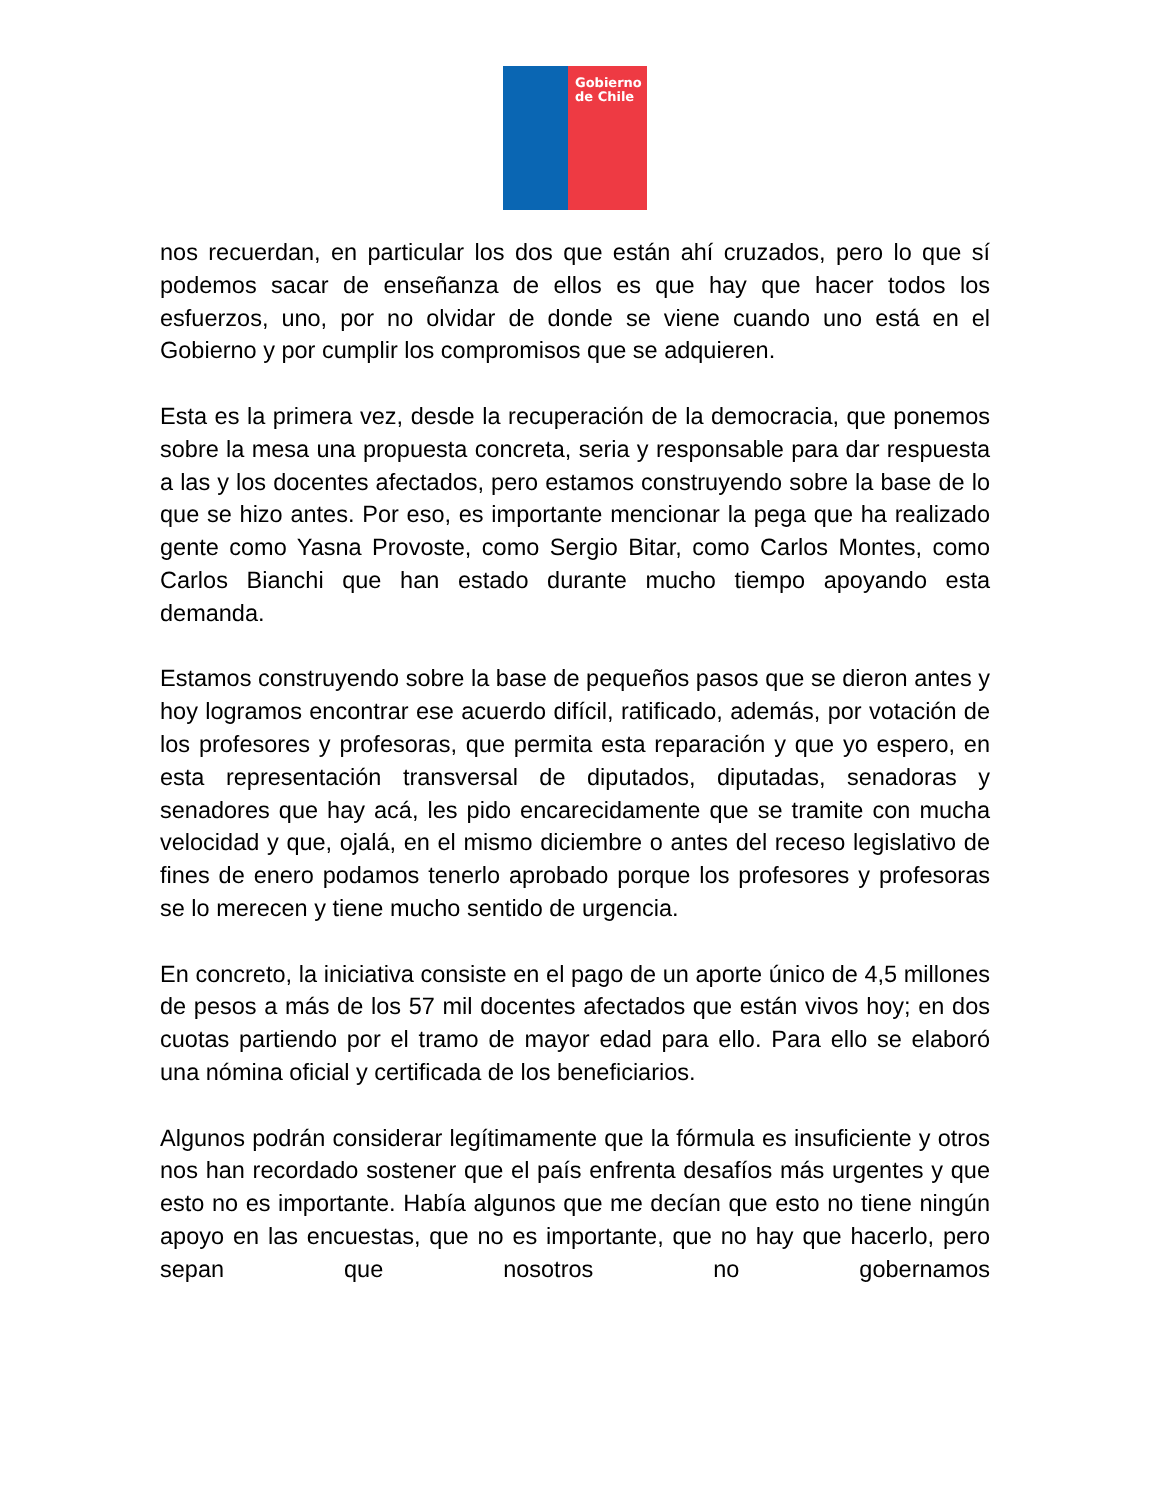Gobierno
de Chile
nos recuerdan, en particular los dos que están ahí cruzados, pero lo que sí podemos sacar de enseñanza de ellos es que hay que hacer todos los esfuerzos, uno, por no olvidar de donde se viene cuando uno está en el Gobierno y por cumplir los compromisos que se adquieren.
Esta es la primera vez, desde la recuperación de la democracia, que ponemos sobre la mesa una propuesta concreta, seria y responsable para dar respuesta a las y los docentes afectados, pero estamos construyendo sobre la base de lo que se hizo antes. Por eso, es importante mencionar la pega que ha realizado gente como Yasna Provoste, como Sergio Bitar, como Carlos Montes, como Carlos Bianchi que han estado durante mucho tiempo apoyando esta demanda.
Estamos construyendo sobre la base de pequeños pasos que se dieron antes y hoy logramos encontrar ese acuerdo difícil, ratificado, además, por votación de los profesores y profesoras, que permita esta reparación y que yo espero, en esta representación transversal de diputados, diputadas, senadoras y senadores que hay acá, les pido encarecidamente que se tramite con mucha velocidad y que, ojalá, en el mismo diciembre o antes del receso legislativo de fines de enero podamos tenerlo aprobado porque los profesores y profesoras se lo merecen y tiene mucho sentido de urgencia.
En concreto, la iniciativa consiste en el pago de un aporte único de 4,5 millones de pesos a más de los 57 mil docentes afectados que están vivos hoy; en dos cuotas partiendo por el tramo de mayor edad para ello. Para ello se elaboró una nómina oficial y certificada de los beneficiarios.
Algunos podrán considerar legítimamente que la fórmula es insuficiente y otros nos han recordado sostener que el país enfrenta desafíos más urgentes y que esto no es importante. Había algunos que me decían que esto no tiene ningún apoyo en las encuestas, que no es importante, que no hay que hacerlo, pero sepan que nosotros no gobernamos